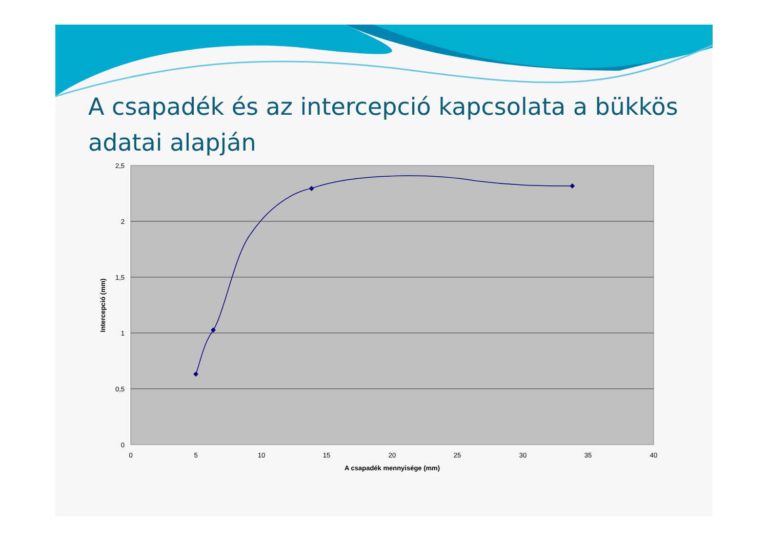A csapadék és az intercepció kapcsolata a bükkös adatai alapján
2,5
2
1,5
1
0,5
0
0
5
10
15
20
25
30
35
40
A csapadék mennyisége (mm)
Intercepció (mm)